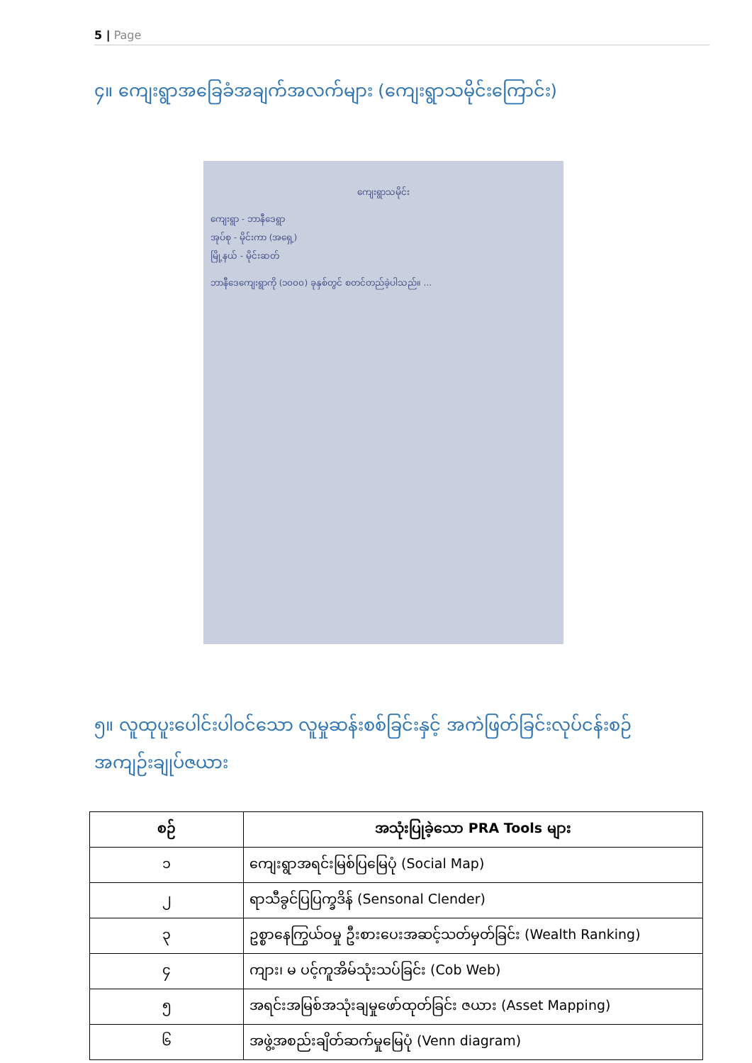5 | Page
၄။ ကျေးရွာအခြေခံအချက်အလက်များ (ကျေးရွာသမိုင်းကြောင်း)
ကျေးရွာသမိုင်း
ကျေးရွာ - ဘာနီဒေရွာ
အုပ်စု - မိုင်းကာ (အရှေ့)
မြို့နယ် - မိုင်းဆတ်
ဘာနီဒေကျေးရွာကို (၁၀၀၀) ခုနှစ်တွင် စတင်တည်ခဲ့ပါသည်။ ...
၅။ လူထုပူးပေါင်းပါဝင်သော လူမှုဆန်းစစ်ခြင်းနှင့် အကဲဖြတ်ခြင်းလုပ်ငန်းစဉ် အကျဉ်းချုပ်ဇယား
| စဉ် | အသုံးပြုခဲ့သော PRA Tools များ |
| --- | --- |
| ၁ | ကျေးရွာအရင်းမြစ်ပြမြေပုံ (Social Map) |
| ၂ | ရာသီခွင်ပြပြက္ခဒိန် (Sensonal Clender) |
| ၃ | ဥစ္စာနေကြွယ်ဝမှု ဦးစားပေးအဆင့်သတ်မှတ်ခြင်း (Wealth Ranking) |
| ၄ | ကျား၊ မ ပင့်ကူအိမ်သုံးသပ်ခြင်း (Cob Web) |
| ၅ | အရင်းအမြစ်အသုံးချမှုဖော်ထုတ်ခြင်း ဇယား (Asset Mapping) |
| ၆ | အဖွဲ့အစည်းချိတ်ဆက်မှုမြေပုံ (Venn diagram) |